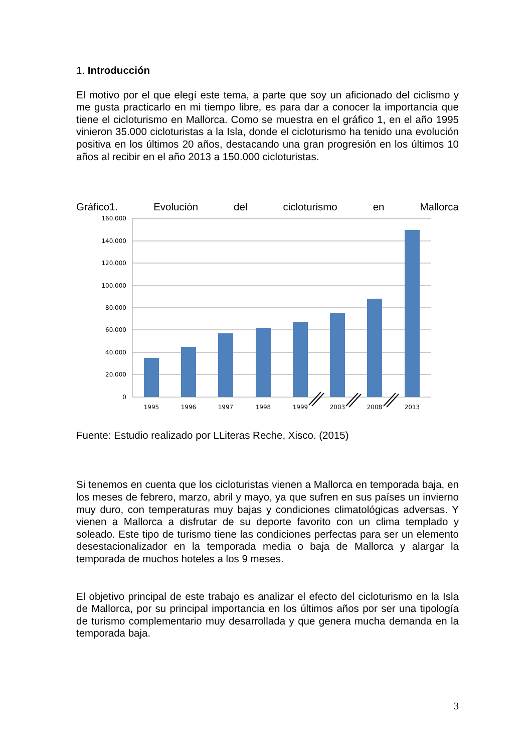1. Introducción
El motivo por el que elegí este tema, a parte que soy un aficionado del ciclismo y me gusta practicarlo en mi tiempo libre, es para dar a conocer la importancia que tiene el cicloturismo en Mallorca. Como se muestra en el gráfico 1, en el año 1995 vinieron 35.000 cicloturistas a la Isla, donde el cicloturismo ha tenido una evolución positiva en los últimos 20 años, destacando una gran progresión en los últimos 10 años al recibir en el año 2013 a 150.000 cicloturistas.
Gráfico1. Evolución del cicloturismo en Mallorca
160.000
140.000
120.000
100.000
80.000
60.000
40.000
20.000
0
1995
1996
1997
1998
1999
2003
2008
2013
Fuente: Estudio realizado por LLiteras Reche, Xisco. (2015)
Si tenemos en cuenta que los cicloturistas vienen a Mallorca en temporada baja, en los meses de febrero, marzo, abril y mayo, ya que sufren en sus países un invierno muy duro, con temperaturas muy bajas y condiciones climatológicas adversas. Y vienen a Mallorca a disfrutar de su deporte favorito con un clima templado y soleado. Este tipo de turismo tiene las condiciones perfectas para ser un elemento desestacionalizador en la temporada media o baja de Mallorca y alargar la temporada de muchos hoteles a los 9 meses.
El objetivo principal de este trabajo es analizar el efecto del cicloturismo en la Isla de Mallorca, por su principal importancia en los últimos años por ser una tipología de turismo complementario muy desarrollada y que genera mucha demanda en la temporada baja.
3